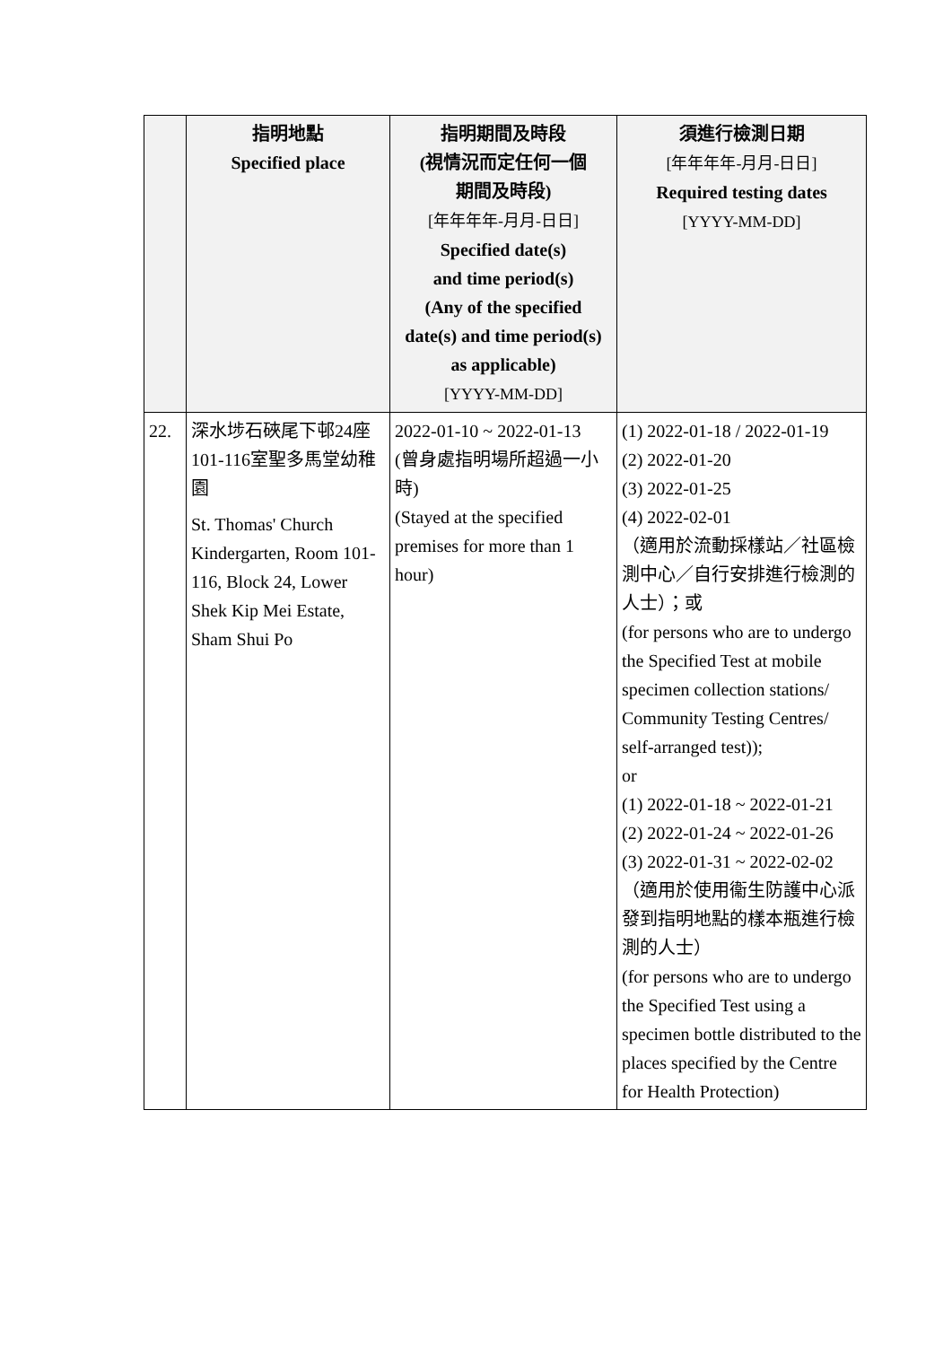| | 指明地點 Specified place | 指明期間及時段 (視情況而定任何一個 期間及時段) [年年年年-月月-日日] Specified date(s) and time period(s) (Any of the specified date(s) and time period(s) as applicable) [YYYY-MM-DD] | 須進行檢測日期 [年年年年-月月-日日] Required testing dates [YYYY-MM-DD] |
| --- | --- | --- | --- |
| 22. | 深水埗石硤尾下邨24座101-116室聖多馬堂幼稚園 St. Thomas' Church Kindergarten, Room 101-116, Block 24, Lower Shek Kip Mei Estate, Sham Shui Po | 2022-01-10 ~ 2022-01-13 (曾身處指明場所超過一小時) (Stayed at the specified premises for more than 1 hour) | (1) 2022-01-18 / 2022-01-19 (2) 2022-01-20 (3) 2022-01-25 (4) 2022-02-01 （適用於流動採樣站／社區檢測中心／自行安排進行檢測的人士）；或 (for persons who are to undergo the Specified Test at mobile specimen collection stations/ Community Testing Centres/ self-arranged test)); or (1) 2022-01-18 ~ 2022-01-21 (2) 2022-01-24 ~ 2022-01-26 (3) 2022-01-31 ~ 2022-02-02 （適用於使用衞生防護中心派發到指明地點的樣本瓶進行檢測的人士） (for persons who are to undergo the Specified Test using a specimen bottle distributed to the places specified by the Centre for Health Protection) |